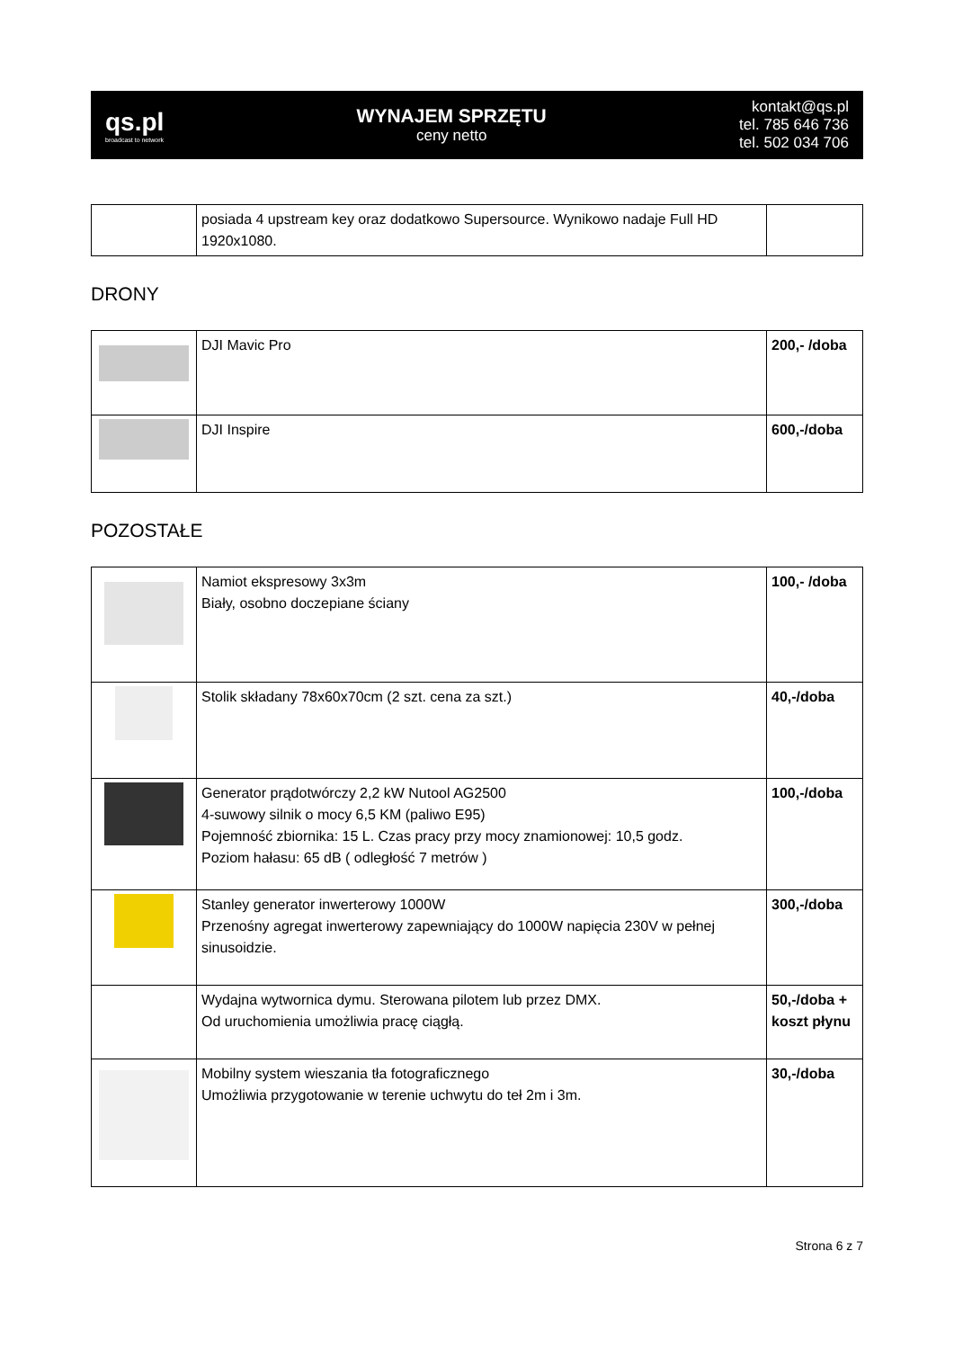qs.pl
broadcast to network
WYNAJEM SPRZĘTU
ceny netto
kontakt@qs.pl
tel. 785 646 736
tel. 502 034 706
| | posiada 4 upstream key oraz dodatkowo Supersource. Wynikowo nadaje Full HD 1920x1080. | |
DRONY
| | DJI Mavic Pro | 200,- /doba |
| | DJI Inspire | 600,-/doba |
POZOSTAŁE
| | Namiot ekspresowy 3x3m Biały, osobno doczepiane ściany | 100,- /doba |
| | Stolik składany 78x60x70cm (2 szt. cena za szt.) | 40,-/doba |
| | Generator prądotwórczy 2,2 kW Nutool AG2500 4-suwowy silnik o mocy 6,5 KM (paliwo E95) Pojemność zbiornika: 15 L. Czas pracy przy mocy znamionowej: 10,5 godz. Poziom hałasu: 65 dB ( odległość 7 metrów ) | 100,-/doba |
| | Stanley generator inwerterowy 1000W Przenośny agregat inwerterowy zapewniający do 1000W napięcia 230V w pełnej sinusoidzie. | 300,-/doba |
| | Wydajna wytwornica dymu. Sterowana pilotem lub przez DMX. Od uruchomienia umożliwia pracę ciągłą. | 50,-/doba + koszt płynu |
| | Mobilny system wieszania tła fotograficznego Umożliwia przygotowanie w terenie uchwytu do teł 2m i 3m. | 30,-/doba |
Strona 6 z 7